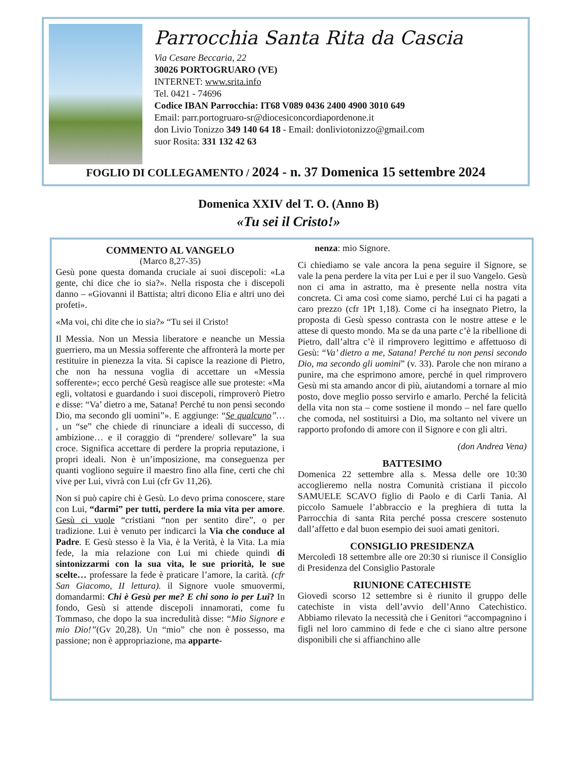Parrocchia Santa Rita da Cascia
Via Cesare Beccaria, 22
30026 PORTOGRUARO (VE)
INTERNET: www.srita.info
Tel. 0421 - 74696
Codice IBAN Parrocchia: IT68 V089 0436 2400 4900 3010 649
Email: parr.portogruaro-sr@diocesiconcordiapordenone.it
don Livio Tonizzo 349 140 64 18 - Email: donliviotonizzo@gmail.com
suor Rosita: 331 132 42 63
FOGLIO DI COLLEGAMENTO / 2024 - n. 37 Domenica 15 settembre 2024
Domenica XXIV del T. O. (Anno B)
«Tu sei il Cristo!»
COMMENTO AL VANGELO
(Marco 8,27-35)
Gesù pone questa domanda cruciale ai suoi discepoli: «La gente, chi dice che io sia?». Nella risposta che i discepoli danno – «Giovanni il Battista; altri dicono Elia e altri uno dei profeti».
«Ma voi, chi dite che io sia?» “Tu sei il Cristo!
Il Messia. Non un Messia liberatore e neanche un Messia guerriero, ma un Messia sofferente che affronterà la morte per restituire in pienezza la vita. Si capisce la reazione di Pietro, che non ha nessuna voglia di accettare un «Messia sofferente»; ecco perché Gesù reagisce alle sue proteste: «Ma egli, voltatosi e guardando i suoi discepoli, rimproverò Pietro e disse: “Va’ dietro a me, Satana! Perché tu non pensi secondo Dio, ma secondo gli uomini”». E aggiunge: “Se qualcuno”… , un “se” che chiede di rinunciare a ideali di successo, di ambizione… e il coraggio di “prendere/ sollevare” la sua croce. Significa accettare di perdere la propria reputazione, i propri ideali. Non è un’imposizione, ma conseguenza per quanti vogliono seguire il maestro fino alla fine, certi che chi vive per Lui, vivrà con Lui (cfr Gv 11,26).
Non si può capire chi è Gesù. Lo devo prima conoscere, stare con Lui, “darmi” per tutti, perdere la mia vita per amore. Gesù ci vuole “cristiani “non per sentito dire”, o per tradizione. Lui è venuto per indicarci la Via che conduce al Padre. E Gesù stesso è la Via, è la Verità, è la Vita. La mia fede, la mia relazione con Lui mi chiede quindi di sintonizzarmi con la sua vita, le sue priorità, le sue scelte… professare la fede è praticare l’amore, la carità. (cfr San Giacomo, II lettura). il Signore vuole smuovermi, domandarmi: Chi è Gesù per me? E chi sono io per Lui? In fondo, Gesù si attende discepoli innamorati, come fu Tommaso, che dopo la sua incredulità disse: “Mio Signore e mio Dio!”(Gv 20,28). Un “mio” che non è possesso, ma passione; non è appropriazione, ma apparte-
nenza: mio Signore.
Ci chiediamo se vale ancora la pena seguire il Signore, se vale la pena perdere la vita per Lui e per il suo Vangelo. Gesù non ci ama in astratto, ma è presente nella nostra vita concreta. Ci ama così come siamo, perché Lui ci ha pagati a caro prezzo (cfr 1Pt 1,18). Come ci ha insegnato Pietro, la proposta di Gesù spesso contrasta con le nostre attese e le attese di questo mondo. Ma se da una parte c’è la ribellione di Pietro, dall’altra c’è il rimprovero legittimo e affettuoso di Gesù: “Va’ dietro a me, Satana! Perché tu non pensi secondo Dio, ma secondo gli uomini” (v. 33). Parole che non mirano a punire, ma che esprimono amore, perché in quel rimprovero Gesù mi sta amando ancor di più, aiutandomi a tornare al mio posto, dove meglio posso servirlo e amarlo. Perché la felicità della vita non sta – come sostiene il mondo – nel fare quello che comoda, nel sostituirsi a Dio, ma soltanto nel vivere un rapporto profondo di amore con il Signore e con gli altri.
(don Andrea Vena)
BATTESIMO
Domenica 22 settembre alla s. Messa delle ore 10:30 accoglieremo nella nostra Comunità cristiana il piccolo SAMUELE SCAVO figlio di Paolo e di Carli Tania. Al piccolo Samuele l’abbraccio e la preghiera di tutta la Parrocchia di santa Rita perché possa crescere sostenuto dall’affetto e dal buon esempio dei suoi amati genitori.
CONSIGLIO PRESIDENZA
Mercoledì 18 settembre alle ore 20:30 si riunisce il Consiglio di Presidenza del Consiglio Pastorale
RIUNIONE CATECHISTE
Giovedì scorso 12 settembre si è riunito il gruppo delle catechiste in vista dell’avvio dell’Anno Catechistico. Abbiamo rilevato la necessità che i Genitori “accompagnino i figli nel loro cammino di fede e che ci siano altre persone disponibili che si affianchino alle